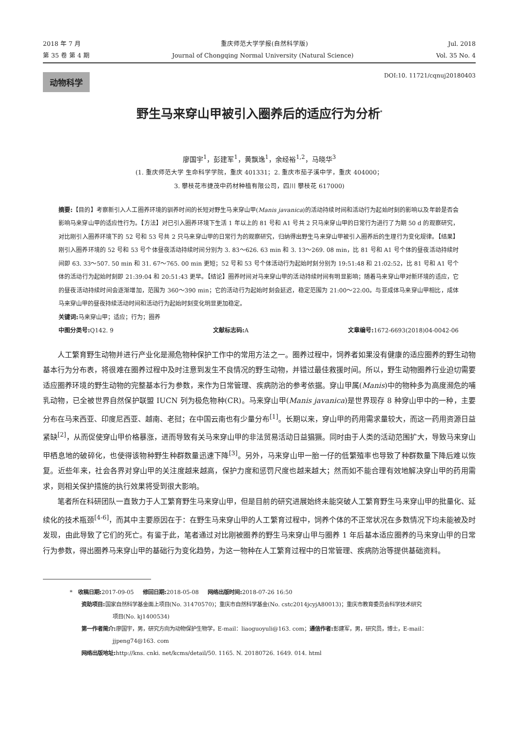2018 年 7 月 重庆师范大学学报(自然科学版) Jul. 2018
第 35 卷 第 4 期 Journal of Chongqing Normal University (Natural Science) Vol. 35 No. 4
动物科学 DOI:10. 11721/cqnuj20180403
野生马来穿山甲被引入圈养后的适应行为分析<sup>*</sup>
廖国宇<sup>1</sup>，彭建军<sup>1</sup>，黄飘逸<sup>1</sup>，余经裕<sup>1,2</sup>，马晓华<sup>3</sup>
(1. 重庆师范大学 生命科学学院，重庆 401331；2. 重庆市茄子溪中学，重庆 404000；
3. 攀枝花市捷茂中药材种植有限公司，四川 攀枝花 617000)
摘要:【目的】考察新引入人工圈养环境的驯养时间的长短对野生马来穿山甲(Manis javanica)的活动持续时间和活动行为起始时刻的影响以及年龄是否会影响马来穿山甲的适应性行为。【方法】对已引入圈养环境下生活 1 年以上的 81 号和 A1 号共 2 只马来穿山甲的日常行为进行了为期 50 d 的观察研究，对比刚引入圈养环境下的 52 号和 53 号共 2 只马来穿山甲的日常行为的观察研究，归纳得出野生马来穿山甲被引入圈养后的生理行为变化规律。【结果】刚引入圈养环境的 52 号和 53 号个体昼夜活动持续时间分别为 3. 83～626. 63 min 和 3. 13～269. 08 min，比 81 号和 A1 号个体的昼夜活动持续时间即 63. 33～507. 50 min 和 31. 67～765. 00 min 更短；52 号和 53 号个体活动行为起始时刻分别为 19:51:48 和 21:02:52，比 81 号和 A1 号个体的活动行为起始时刻即 21:39:04 和 20:51:43 更早。【结论】圈养时间对马来穿山甲的活动持续时间有明显影响；随着马来穿山甲对新环境的适应，它的昼夜活动持续时间会逐渐增加，范围为 360～390 min；它的活动行为起始时刻会延迟，稳定范围为 21:00～22:00。与亚成体马来穿山甲相比，成体马来穿山甲的昼夜持续活动时间和活动行为起始时刻变化明显更加稳定。
关键词: 马来穿山甲；适应；行为；圈养
中图分类号: Q142. 9 文献标志码: A 文章编号: 1672-6693(2018)04-0042-06
人工繁育野生动物并进行产业化是濒危物种保护工作中的常用方法之一。圈养过程中，饲养者如果没有健康的适应圈养的野生动物基本行为分布表，将很难在圈养过程中及时注意到发生不良情况的野生动物，并错过最佳救援时间。所以，野生动物圈养行业迫切需要适应圈养环境的野生动物的完整基本行为参数，来作为日常管理、疾病防治的参考依据。穿山甲属(Manis)中的物种多为高度濒危的哺乳动物，已全被世界自然保护联盟 IUCN 列为极危物种(CR)。马来穿山甲(Manis javanica)是世界现存 8 种穿山甲中的一种，主要分布在马来西亚、印度尼西亚、越南、老挝；在中国云南也有少量分布<sup>[1]</sup>。长期以来，穿山甲的药用需求量较大，而这一药用资源日益紧缺<sup>[2]</sup>，从而促使穿山甲价格暴涨，进而导致有关马来穿山甲的非法贸易活动日益猖獗。同时由于人类的活动范围扩大，导致马来穿山甲栖息地的破碎化，也使得该物种野生种群数量迅速下降<sup>[3]</sup>。另外，马来穿山甲一胎一仔的低繁殖率也导致了种群数量下降后难以恢复。近些年来，社会各界对穿山甲的关注度越来越高，保护力度和惩罚尺度也越来越大；然而如不能合理有效地解决穿山甲的药用需求，则相关保护措施的执行效果将受到很大影响。
笔者所在科研团队一直致力于人工繁育野生马来穿山甲，但是目前的研究进展始终未能突破人工繁育野生马来穿山甲的批量化、延续化的技术瓶颈<sup>[4-6]</sup>，而其中主要原因在于：在野生马来穿山甲的人工繁育过程中，饲养个体的不正常状况在多数情况下均未能被及时发现，由此导致了它们的死亡。有鉴于此，笔者通过对比刚被圈养的野生马来穿山甲与圈养 1 年后基本适应圈养的马来穿山甲的日常行为参数，得出圈养马来穿山甲的基础行为变化趋势，为这一物种在人工繁育过程中的日常管理、疾病防治等提供基础资料。
* 收稿日期: 2017-09-05 修回日期: 2018-05-08 网络出版时间: 2018-07-26 16:50
资助项目: 国家自然科学基金面上项目(No. 31470570)；重庆市自然科学基金(No. cstc2014jcyjA80013)；重庆市教育委员会科学技术研究
项目(No. kj1400534)
第一作者简介: 廖国宇，男，研究方向为动物保护生物学，E-mail：liaoguoyuli@163. com；通信作者: 彭建军，男，研究员，博士，E-mail：
jjpeng74@163. com
网络出版地址: http://kns. cnki. net/kcms/detail/50. 1165. N. 20180726. 1649. 014. html